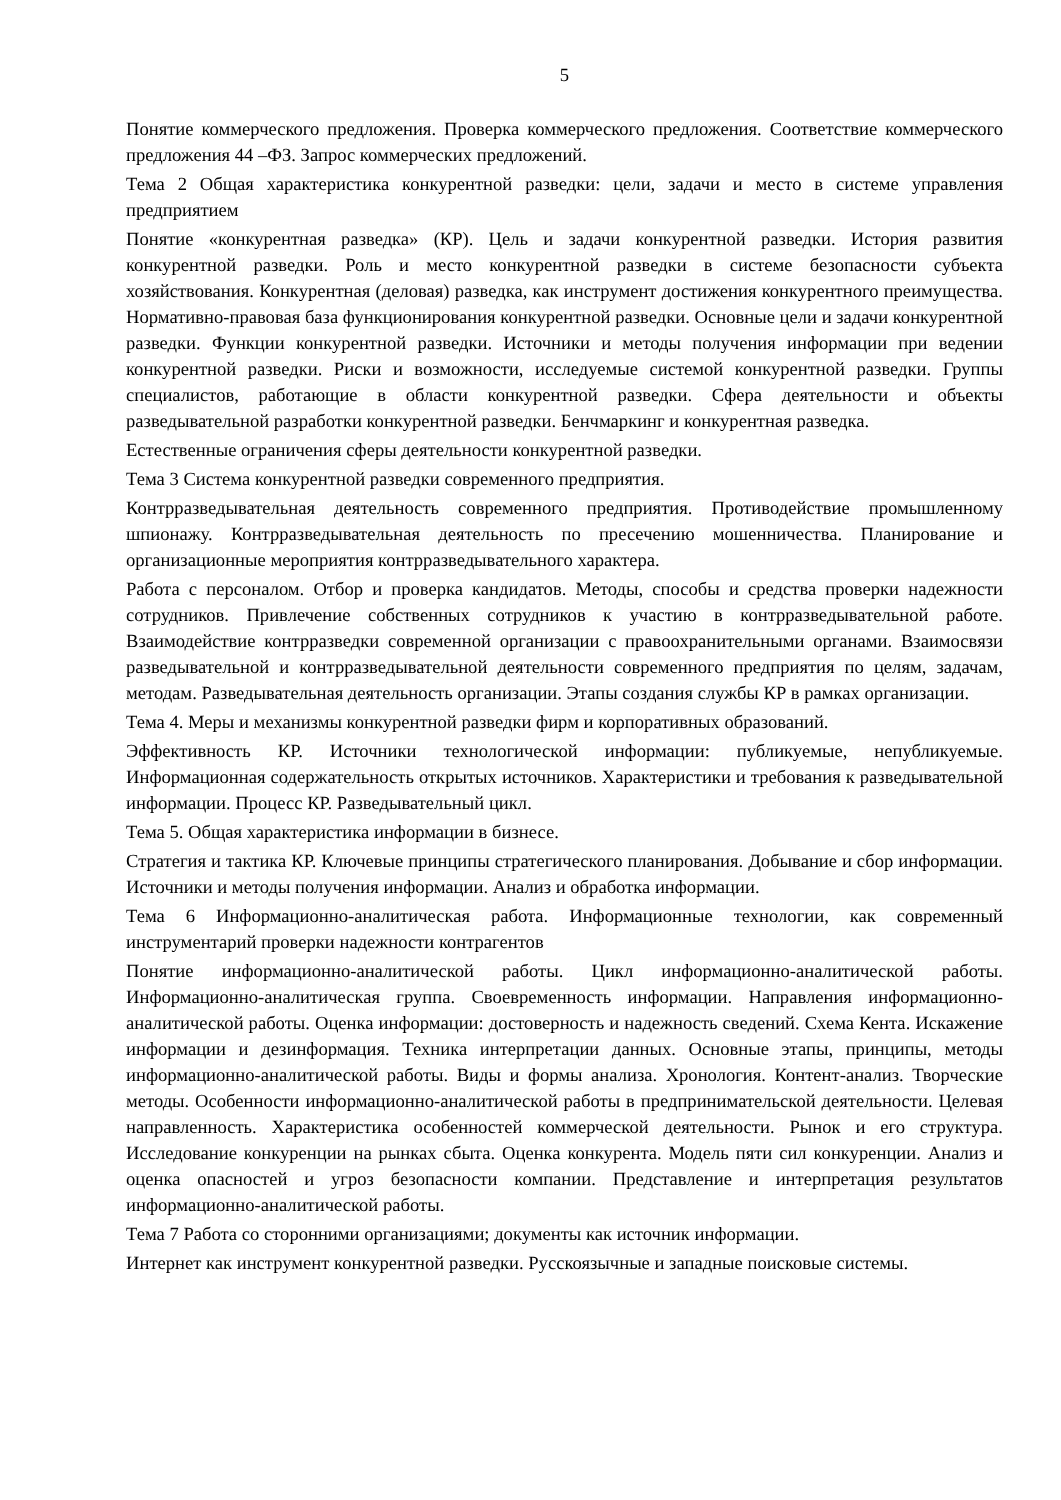5
Понятие коммерческого предложения. Проверка коммерческого предложения. Соответствие коммерческого предложения 44 –ФЗ. Запрос коммерческих предложений.
Тема 2 Общая характеристика конкурентной разведки: цели, задачи и место в системе управления предприятием
Понятие «конкурентная разведка» (КР). Цель и задачи конкурентной разведки. История развития конкурентной разведки. Роль и место конкурентной разведки в системе безопасности субъекта хозяйствования. Конкурентная (деловая) разведка, как инструмент достижения конкурентного преимущества. Нормативно-правовая база функционирования конкурентной разведки. Основные цели и задачи конкурентной разведки. Функции конкурентной разведки. Источники и методы получения информации при ведении конкурентной разведки. Риски и возможности, исследуемые системой конкурентной разведки. Группы специалистов, работающие в области конкурентной разведки. Сфера деятельности и объекты разведывательной разработки конкурентной разведки. Бенчмаркинг и конкурентная разведка.
Естественные ограничения сферы деятельности конкурентной разведки.
Тема 3 Система конкурентной разведки современного предприятия.
Контрразведывательная деятельность современного предприятия. Противодействие промышленному шпионажу. Контрразведывательная деятельность по пресечению мошенничества. Планирование и организационные мероприятия контрразведывательного характера.
Работа с персоналом. Отбор и проверка кандидатов. Методы, способы и средства проверки надежности сотрудников. Привлечение собственных сотрудников к участию в контрразведывательной работе. Взаимодействие контрразведки современной организации с правоохранительными органами. Взаимосвязи разведывательной и контрразведывательной деятельности современного предприятия по целям, задачам, методам. Разведывательная деятельность организации. Этапы создания службы КР в рамках организации.
Тема 4. Меры и механизмы конкурентной разведки фирм и корпоративных образований.
Эффективность КР. Источники технологической информации: публикуемые, непубликуемые. Информационная содержательность открытых источников. Характеристики и требования к разведывательной информации. Процесс КР. Разведывательный цикл.
Тема 5. Общая характеристика информации в бизнесе.
Стратегия и тактика КР. Ключевые принципы стратегического планирования. Добывание и сбор информации. Источники и методы получения информации. Анализ и обработка информации.
Тема 6 Информационно-аналитическая работа. Информационные технологии, как современный инструментарий проверки надежности контрагентов
Понятие информационно-аналитической работы. Цикл информационно-аналитической работы. Информационно-аналитическая группа. Своевременность информации. Направления информационно-аналитической работы. Оценка информации: достоверность и надежность сведений. Схема Кента. Искажение информации и дезинформация. Техника интерпретации данных. Основные этапы, принципы, методы информационно-аналитической работы. Виды и формы анализа. Хронология. Контент-анализ. Творческие методы. Особенности информационно-аналитической работы в предпринимательской деятельности. Целевая направленность. Характеристика особенностей коммерческой деятельности. Рынок и его структура. Исследование конкуренции на рынках сбыта. Оценка конкурента. Модель пяти сил конкуренции. Анализ и оценка опасностей и угроз безопасности компании. Представление и интерпретация результатов информационно-аналитической работы.
Тема 7 Работа со сторонними организациями; документы как источник информации.
Интернет как инструмент конкурентной разведки. Русскоязычные и западные поисковые системы.